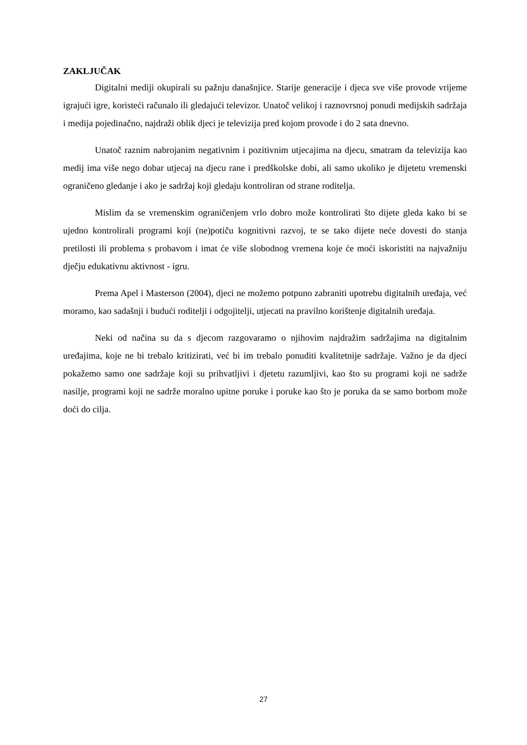ZAKLJUČAK
Digitalni mediji okupirali su pažnju današnjice. Starije generacije i djeca sve više provode vrijeme igrajući igre, koristeći računalo ili gledajući televizor. Unatoč velikoj i raznovrsnoj ponudi medijskih sadržaja i medija pojedinačno, najdraži oblik djeci je televizija pred kojom provode i do 2 sata dnevno.
Unatoč raznim nabrojanim negativnim i pozitivnim utjecajima na djecu, smatram da televizija kao medij ima više nego dobar utjecaj na djecu rane i predškolske dobi, ali samo ukoliko je dijetetu vremenski ograničeno gledanje i ako je sadržaj koji gledaju kontroliran od strane roditelja.
Mislim da se vremenskim ograničenjem vrlo dobro može kontrolirati što dijete gleda kako bi se ujedno kontrolirali programi koji (ne)potiču kognitivni razvoj, te se tako dijete neće dovesti do stanja pretilosti ili problema s probavom i imat će više slobodnog vremena koje će moći iskoristiti na najvažniju dječju edukativnu aktivnost - igru.
Prema Apel i Masterson (2004), djeci ne možemo potpuno zabraniti upotrebu digitalnih uređaja, već moramo, kao sadašnji i budući roditelji i odgojitelji, utjecati na pravilno korištenje digitalnih uređaja.
Neki od načina su da s djecom razgovaramo o njihovim najdražim sadržajima na digitalnim uređajima, koje ne bi trebalo kritizirati, već bi im trebalo ponuditi kvalitetnije sadržaje. Važno je da djeci pokažemo samo one sadržaje koji su prihvatljivi i djetetu razumljivi, kao što su programi koji ne sadrže nasilje, programi koji ne sadrže moralno upitne poruke i poruke kao što je poruka da se samo borbom može doći do cilja.
27